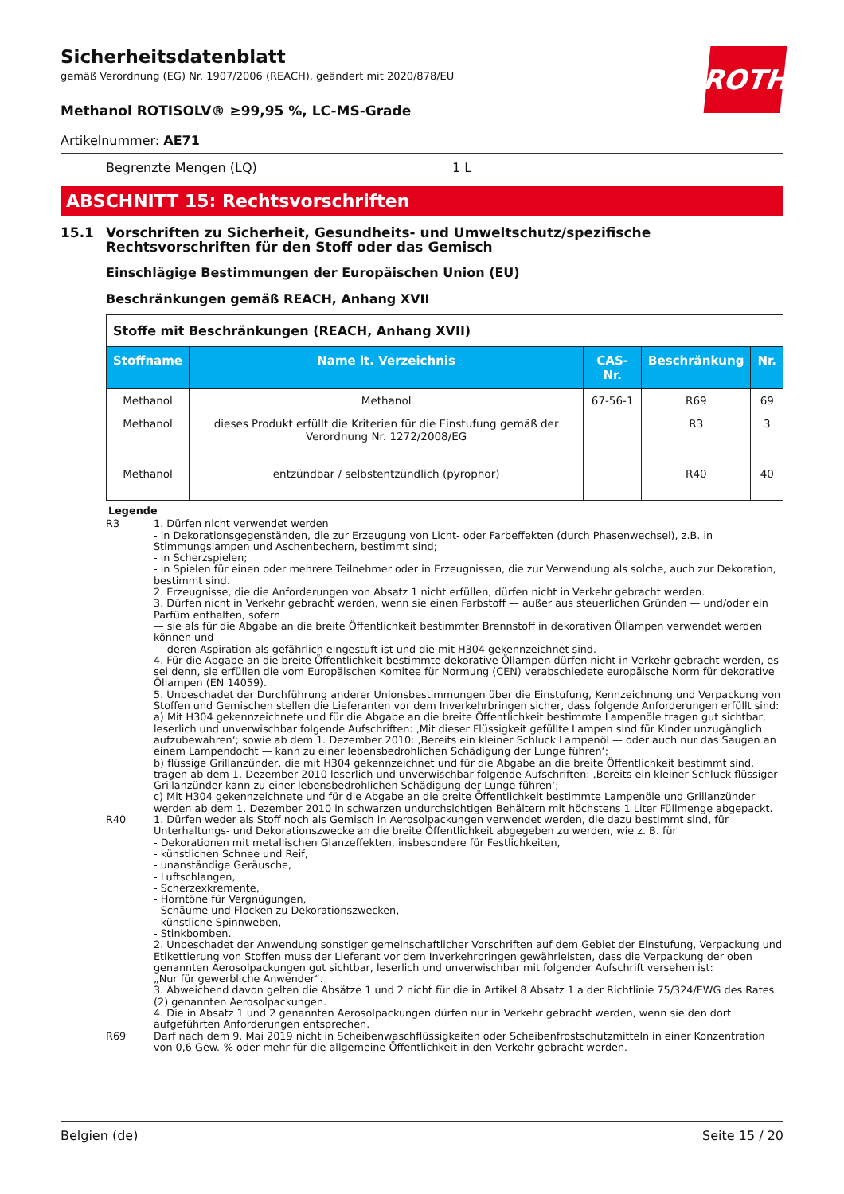ROTH
Sicherheitsdatenblatt
gemäß Verordnung (EG) Nr. 1907/2006 (REACH), geändert mit 2020/878/EU
Methanol ROTISOLV® ≥99,95 %, LC-MS-Grade
Artikelnummer: AE71
Begrenzte Mengen (LQ) 1 L
ABSCHNITT 15: Rechtsvorschriften
15.1 Vorschriften zu Sicherheit, Gesundheits- und Umweltschutz/spezifische Rechtsvorschriften für den Stoff oder das Gemisch
Einschlägige Bestimmungen der Europäischen Union (EU)
Beschränkungen gemäß REACH, Anhang XVII
| Stoffe mit Beschränkungen (REACH, Anhang XVII) | | | | |
| --- | --- | --- | --- | --- |
| Stoffname | Name lt. Verzeichnis | CAS-Nr. | Beschränkung | Nr. |
| Methanol | Methanol | 67-56-1 | R69 | 69 |
| Methanol | dieses Produkt erfüllt die Kriterien für die Einstufung gemäß der Verordnung Nr. 1272/2008/EG | | R3 | 3 |
| Methanol | entzündbar / selbstentzündlich (pyrophor) | | R40 | 40 |
Legende
R3 1. Dürfen nicht verwendet werden
- in Dekorationsgegenständen, die zur Erzeugung von Licht- oder Farbeffekten (durch Phasenwechsel), z.B. in Stimmungslampen und Aschenbechern, bestimmt sind;
- in Scherzspielen;
- in Spielen für einen oder mehrere Teilnehmer oder in Erzeugnissen, die zur Verwendung als solche, auch zur Dekoration, bestimmt sind.
2. Erzeugnisse, die die Anforderungen von Absatz 1 nicht erfüllen, dürfen nicht in Verkehr gebracht werden.
3. Dürfen nicht in Verkehr gebracht werden, wenn sie einen Farbstoff — außer aus steuerlichen Gründen — und/oder ein Parfüm enthalten, sofern
— sie als für die Abgabe an die breite Öffentlichkeit bestimmter Brennstoff in dekorativen Öllampen verwendet werden können und
— deren Aspiration als gefährlich eingestuft ist und die mit H304 gekennzeichnet sind.
4. Für die Abgabe an die breite Öffentlichkeit bestimmte dekorative Öllampen dürfen nicht in Verkehr gebracht werden, es sei denn, sie erfüllen die vom Europäischen Komitee für Normung (CEN) verabschiedete europäische Norm für dekorative Öllampen (EN 14059).
5. Unbeschadet der Durchführung anderer Unionsbestimmungen über die Einstufung, Kennzeichnung und Verpackung von Stoffen und Gemischen stellen die Lieferanten vor dem Inverkehrbringen sicher, dass folgende Anforderungen erfüllt sind:
a) Mit H304 gekennzeichnete und für die Abgabe an die breite Öffentlichkeit bestimmte Lampenöle tragen gut sichtbar, leserlich und unverwischbar folgende Aufschriften: ‚Mit dieser Flüssigkeit gefüllte Lampen sind für Kinder unzugänglich aufzubewahren‘; sowie ab dem 1. Dezember 2010: ‚Bereits ein kleiner Schluck Lampenöl — oder auch nur das Saugen an einem Lampendocht — kann zu einer lebensbedrohlichen Schädigung der Lunge führen‘;
b) flüssige Grillanzünder, die mit H304 gekennzeichnet und für die Abgabe an die breite Öffentlichkeit bestimmt sind, tragen ab dem 1. Dezember 2010 leserlich und unverwischbar folgende Aufschriften: ‚Bereits ein kleiner Schluck flüssiger Grillanzünder kann zu einer lebensbedrohlichen Schädigung der Lunge führen‘;
c) Mit H304 gekennzeichnete und für die Abgabe an die breite Öffentlichkeit bestimmte Lampenöle und Grillanzünder werden ab dem 1. Dezember 2010 in schwarzen undurchsichtigen Behältern mit höchstens 1 Liter Füllmenge abgepackt.
R40 1. Dürfen weder als Stoff noch als Gemisch in Aerosolpackungen verwendet werden, die dazu bestimmt sind, für Unterhaltungs- und Dekorationszwecke an die breite Öffentlichkeit abgegeben zu werden, wie z. B. für
- Dekorationen mit metallischen Glanzeffekten, insbesondere für Festlichkeiten,
- künstlichen Schnee und Reif,
- unanständige Geräusche,
- Luftschlangen,
- Scherzexkremente,
- Horntöne für Vergnügungen,
- Schäume und Flocken zu Dekorationszwecken,
- künstliche Spinnweben,
- Stinkbomben.
2. Unbeschadet der Anwendung sonstiger gemeinschaftlicher Vorschriften auf dem Gebiet der Einstufung, Verpackung und Etikettierung von Stoffen muss der Lieferant vor dem Inverkehrbringen gewährleisten, dass die Verpackung der oben genannten Aerosolpackungen gut sichtbar, leserlich und unverwischbar mit folgender Aufschrift versehen ist:
„Nur für gewerbliche Anwender“.
3. Abweichend davon gelten die Absätze 1 und 2 nicht für die in Artikel 8 Absatz 1 a der Richtlinie 75/324/EWG des Rates (2) genannten Aerosolpackungen.
4. Die in Absatz 1 und 2 genannten Aerosolpackungen dürfen nur in Verkehr gebracht werden, wenn sie den dort aufgeführten Anforderungen entsprechen.
R69 Darf nach dem 9. Mai 2019 nicht in Scheibenwaschflüssigkeiten oder Scheibenfrostschutzmitteln in einer Konzentration von 0,6 Gew.-% oder mehr für die allgemeine Öffentlichkeit in den Verkehr gebracht werden.
Belgien (de) Seite 15 / 20